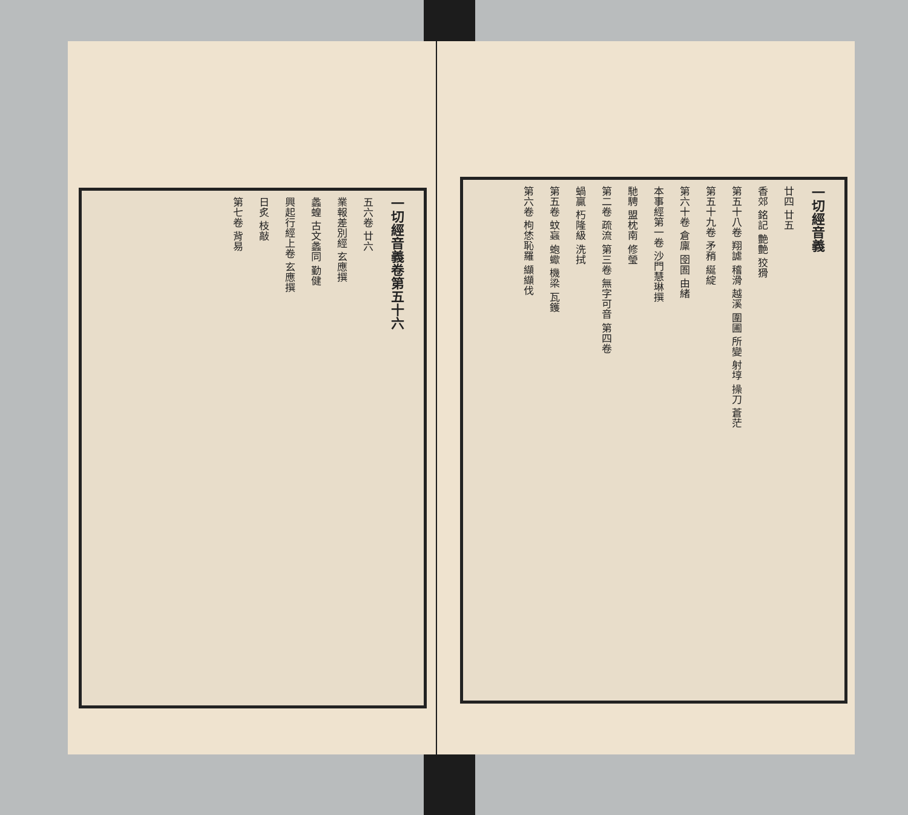一切經音義卷第五十六
五六卷 廿六
業報差別經 玄應撰
蠡蝗 古文蠡同 勤健
興起行經上卷 玄應撰
日炙 枝敲
第七卷 背易
一切經音義
廿四 廿五
香郊 銘記 艶艶 狡猾
第五十八卷 翔謔 稽滑 越溪 圍圃 所變 射埻 操刀 蒼茫
第五十九卷 矛矟 綖綻
第六十卷 倉廩 囹圄 由緒
本事經第一卷 沙門慧琳撰
馳騁 盟枕南 修瑩
第二卷 疏流 第三卷 無字可音 第四卷
蝸贏 朽隆級 洗拭
第五卷 蚊蝱 蚫蠍 機梁 瓦鑊
第六卷 枸恷恥羅 纈纈伐